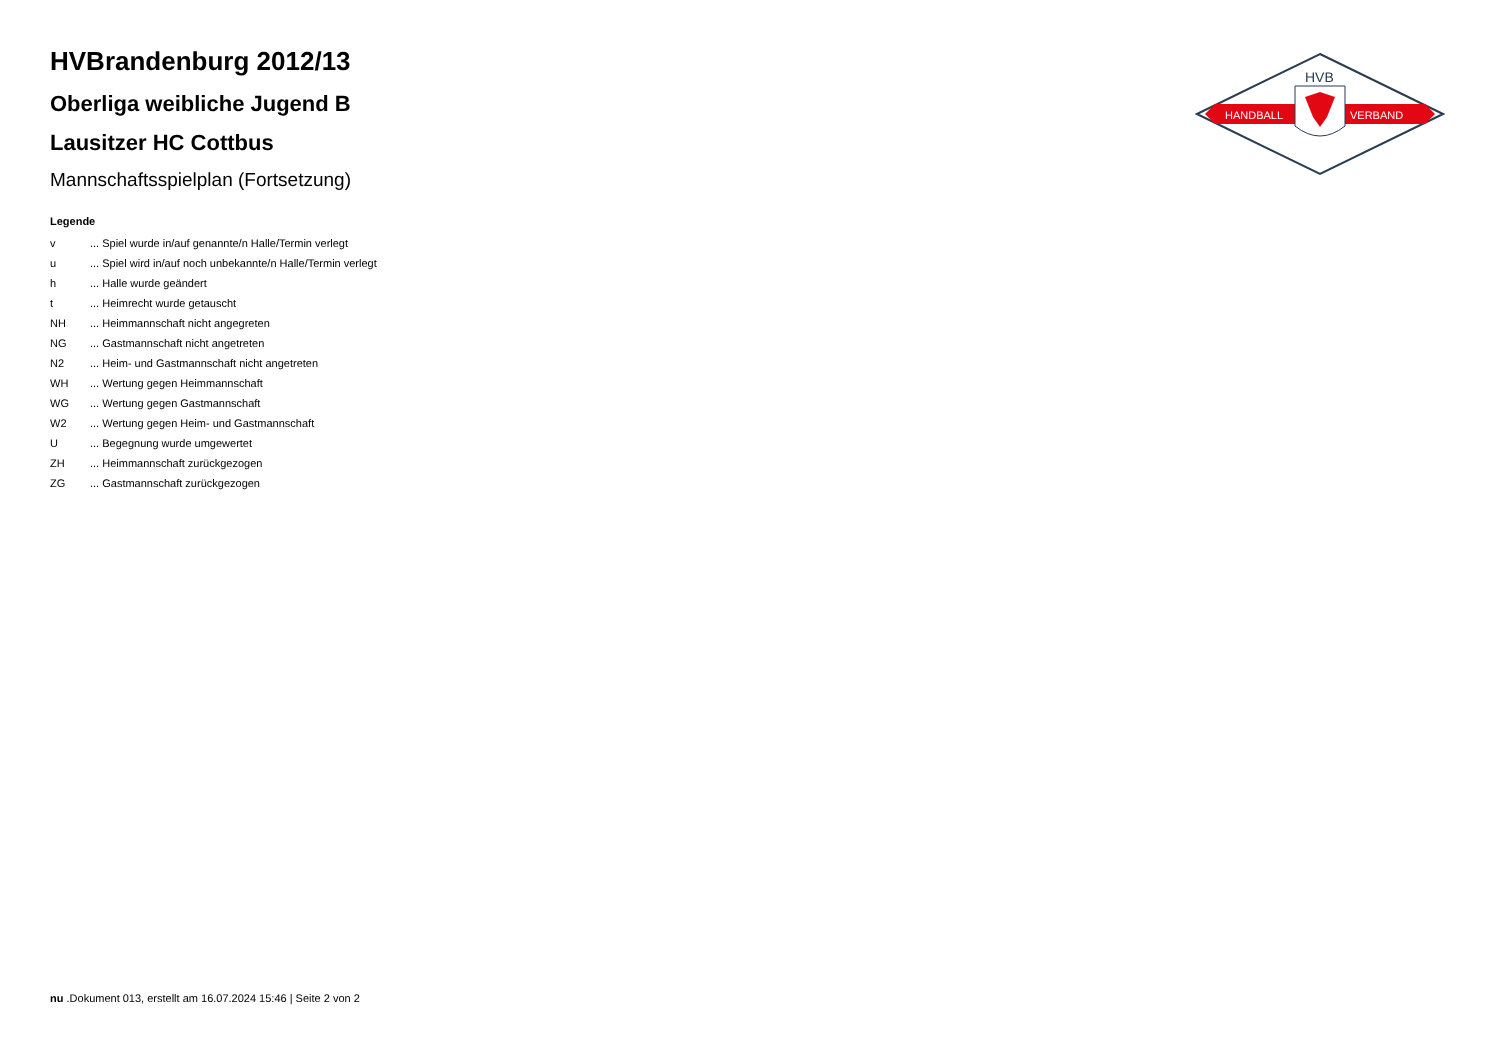HANDBALL
VERBAND
HVB
HVBrandenburg 2012/13
Oberliga weibliche Jugend B
Lausitzer HC Cottbus
Mannschaftsspielplan (Fortsetzung)
Legende
| v | ... Spiel wurde in/auf genannte/n Halle/Termin verlegt |
| u | ... Spiel wird in/auf noch unbekannte/n Halle/Termin verlegt |
| h | ... Halle wurde geändert |
| t | ... Heimrecht wurde getauscht |
| NH | ... Heimmannschaft nicht angegreten |
| NG | ... Gastmannschaft nicht angetreten |
| N2 | ... Heim- und Gastmannschaft nicht angetreten |
| WH | ... Wertung gegen Heimmannschaft |
| WG | ... Wertung gegen Gastmannschaft |
| W2 | ... Wertung gegen Heim- und Gastmannschaft |
| U | ... Begegnung wurde umgewertet |
| ZH | ... Heimmannschaft zurückgezogen |
| ZG | ... Gastmannschaft zurückgezogen |
nu .Dokument 013, erstellt am 16.07.2024 15:46 | Seite 2 von 2